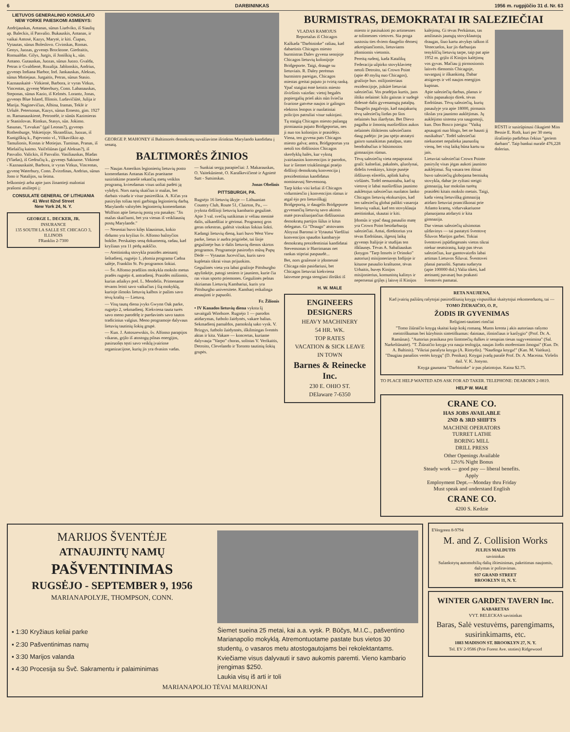6 DARBININKAS 1956 m. rugpjūčio 31 d. Nr. 63
LIETUVOS GENERALINIO KONSULATO NEW YORKE PAIESKOMI ASMENYS:
Andrijauskas, Antanas, sūnus Liudviko, iš Siaulių ap. Baleckis, iš Pasvalio. Bukauskis, Antanas, ir vaikai Antosė, Kazys, Marytė, ir kiti. Čiapas, Vytautas, sūnus Boleslovo. Civinskas, Romas. Genys, Juozas, gyvenęs Brocktone. Giedraitis, Romualdas. Gilys, Jurgis, iš Joniškių k., sūn. Antano. Gutauskas, Juozas, sūnus Juozo. Gvalda, Petras ir Gvaldienė, Rozalija. Jablonskis, Andrius, gyvenęs Indiana Harbor, Ind. Jankauskas, Aleksas, sūnus Motiejaus. Jurgaitis, Petras, sūnus Stasio. Kaznauskaitė - Vitkienė, Barbora, ir vyras Vitkus, Vincentas, gyvenę Waterbury, Conn. Labanauskas, Steponas, sūnus Kazio, iš Kelmės. Lorantz, Jonas, gyvenęs Blue Island, Illinois. Ludavičiūtė, Julija ir Marija. Naginevičius, Albina, Iramas, Teklė ir Uršulė. Petersonas, Kazys, sūnus Ernesto, gim. 1927 m. Ramanauskienė, Petronėlė, ir sūnūs Kazimieras ir Stanislovas. Rimkus, Stasys, sūn. Jokimo. Sasunas, "Levukas" (gal Leonas?), gyvenęs Rothenburge, Vokietijoje. Skrandžius, Juozas, iš Kunigiškių k., Pajevonio vl., Vilkaviškio ap. Tamulionis, Kostas ir Motiejus. Tuminas, Pranas, iš Mielaičių kaimo. Vaičeliūnas (gal Aleksas?), iš Pasvalio. Valickis, iš Pasvalio. Vasiliauskas, Bladas (Vladas), iš Gedručių k., gyvenęs Sakiuose. Vitkienė - Kaznauskaitė, Barbora, ir vyras Vitkus, Vincentas, gyvenę Waterbury, Conn. Žvirzdinas, Andrius, sūnus Jono ir Natalijos, su šeima.
Ieškomieji arba apie juos žinantieji maloniai prašomi atsiliepti į:
CONSULATE GENERAL OF LITHUANIA
41 West 82nd Street
New York 24, N. Y.
GEORGE L. DECKER, JR.
INSURANCE
135 SOUTH LA SALLE ST. CHICAGO 3, ILLINOIS
FRanklin 2-7300
GEORGE P. MAHONEY iš Baltimorės demokratų suvažiavime išrinktas Marylando kandidatu į senatą.
BALTIMORĖS ŽINIOS
— Naujas Amerikos legionierių lietuvių posto komendantas Antanas Kičas praeitame susirinkime pranešė sekančių metų veiklos programą, kviesdamas visus uoliai padėti ją vykdyti. Nors narių skaičius ir mažas, bet darbais visada ir visur pasireiškia. A. Kičas yra pasiryžęs toliau tęsti garbingą legionierių darbą. Marylando valstybės legionierių komendantas Wolfson apie lietuvių postą yra pasakęs: "Jis mažas skaičiumi, bet yra vienas iš veikliausių postų Marylande."
— Neseniai buvo kilęs klausimas, kokio didumo yra kryžius šv. Alfonso bažnyčios bokšte. Perskaitęs seną dokumentą, radau, kad kryžiaus yra 11 pėdų aukščio.
— Ateitininkų stovykla prasidės ateinantį šeštadienį, rugsėjo 1, įdomia programa Cadoa salėje, Franklin St. Po programos šokiai.
— Šv. Alfonso pradžios mokykla mokslo metus pradės rugsėjo 4, antradienį. Prasidės mišiomis, kurias atlaikys prel. L. Mendelis. Primename tėvams leisti savo vaikučius į šią mokyklą, kurioje išmoks lietuvių kalbos ir pažins savo tėvų kraštą — Lietuvą.
— Visų tautų diena įvyks Gwynn Oak parke, rugsėjo 2, sekmadienį. Kiekviena tauta turės savo meno parodėlę ir pardavinės savo tautos tradicinius valgius. Meno programoje dalyvaus lietuvių tautinių šokių grupė.
— Kun. J. Antoszewskis, šv. Alfonso parapijos vikaras, grįžo iš atostogų pilnas energijos, pasiruošęs tęsti savo veiklą įvairiose organizacijose, kurių jis yra dvasios vadas.
— Sunkiai sergą parapiečiai: J. Makarauskas, O. Vaitekūnienė, O. Karaškevičienė ir Agnietė Sutt - Sutsinskas.
Jonas Obelinis
PITTSBURGH, PA.
Rugsėjo 16 lietuvių ūkyje — Lithuanian Country Club, Route 51, Clairton, Pa., — įvyksta didžioji lietuvių kambario gegužinė. Apie 3 val. svečių sutikimas ir vėliau meninė dalis, užkandžiai ir gėrimai. Programoj gros geras orkestras, galėsit visokius šokius šokti.
Kadangi lietuvių dieną, kuri buvo West View parke, lietus ir audra prigriebė, tai šioje gegužinėje bus ir dalis lietuvių dienos skirtos programos. Programoje pasirodys mūsų Pupų Dėdė — Vytautas Jucevičius, kuris savo kupletais tikrai visus prijuokins.
Gegužinės vieta yra labai gražioje Pittsburgho apylinkėje, patogi seniem ir jauniem, kurie čia ras visas sporto priemones. Gegužinės pelnas skiriamas Lietuvių Kambariui, kuris yra Pittsburgho universitete. Kambarį reikalinga atnaujinti ir papuošti.
Fr. Žilionis
• IV Kanados lietuvių diena vyksta šį savaitgali Windsore. Rugsėjo 1 — parodos atidarymas, futbolo žaidynės, vakare balius. Sekmadienį pamaldos, pamokslą sako vysk. V. Brizgys, futbolo žaidynnės, iškilmingas šventės aktas ir kita. Vakare — koncertas, kuriame dalyvauja "Varpo" choras, solistas V. Verikaitis, Detroito, Clevelando ir Toronto tautinių šokių grupės.
BURMISTRAS, DEMOKRATAI IR SALEZIEČIAI
VLADAS RAMOJUS
Reportažas iš Chicagos
Kažkada "Darbininke" rašiau, kad dabartinis Chicagos miesto burmistras Dalev gyvena senojoje Chicagos lietuvių kolonijoje Bridgeporte. Taigi, drauge su lietuviais. R. Daley perėmus burmistro pareigas, Chicagos miestas greitai pajuto jo tvirtą ranką. Ypač staigiai ėmė keistis miesto išviršinis vaizdas: vietoj begalės popiergalių prieš akis nūn šviečia švariose gatvėse naujos ir galingos elektros lempos ir nuolatiniai policijos patruliai visur sukiojasi.
Tą staigią Chicagos miesto pažangą pirmiausia pajuto Bridgeportas, nes ji nuo tos kolonijos ir prasidėjo. Viena, ten gyvena pats Chicagos miesto galva; antra, Bridgeportas yra netoli tos didžiosios Chicagos skerdyklų halės, kur vykstą įvairiausios konvencijos ir parodos, kur ir šiemet triukšmingai praėjo didžioji demokratų konvencija į prezidentinius kandidatus nominavusį Stevensoną.
Tarp kitko visi keliai iš Chicagos vidurmiesčio į konvencijos rūmus ir atgal ėjo pro lietuviškąjį Bridgeportą, ir daugelis Bridgeporte gyvenančių lietuvių savo akimis matė pravažiuojančius didžiuosius demokratų partijos šūlus ir kitus delegatus. Gi "Draugo" atstovams Aloyzui Baronui ir Vytautui Vardžiui konvencijos spaudos kambaryje demokratų prezidentiniai kandidatai Stevensonas ir Harrimanas net rankas stipriai paspaudė...
Bet, nors gražesnė ir įdomesnė Chicaga nūn pasidariusi, bet Chicagos lietuviai kiekviena laisvesne proga stengiasi ištrūkti iš miesto ir pasisukioti po artimesnes ar tolimesnes vietoves. Sia proga sustosiu ties dviem daugelio dėmesį atkreipiančiomis, lietuviams įdomiomis vietomis.
Pereitą rudenį, kada Katalikų Federacija užpirko stovyklavietę netoli Detroito, tai Crown Point (apie 40 mylių nuo Chicagos), gražioje buv. milijonieriaus rezidencijoje, įsikūrė lietuviai saleziečiai. Vos pradėjus kurtis, juos ištiko nelaimė: kilo gaisras ir sudegė didesnė dalis gyvenamųjų patalpų. Daugelis pagalvojo, kad naujakurių tėvų saleziečių lizdas po šios nelaimės bus išardytas. Bet Dievo pagalba ir žmonių nuoširdžios aukos nelaimės ištiktiems saleziečiams daug padėjo: jie jau spėjo atstatyti gaisro sunaikintas patalpas, stato bendrabučius ir būsimosios gimnazijos rūmus.
Tėvų saleziečių vieta nepaprastai graži: kalneliai, pakalnės, ąžuolynai, didelis tvenkinys, kitoje pusėje išdžiuvęs ežerėlis, aplink kalvų viršūnės. Todėl nenuostabu, kad tą vietovę ir labai nuoširdžius jaunimo auklėtojus saleziečius nuolatos lanko Chicagos lietuvių ekskursijos, kad ten saleziečių globai palikti vasaroja lietuvių vaikai, kad ten stovyklauja ateitininkai, skautai ir kiti.
Įdomūs ir ypač daug pasaulio matę yra Crown Point besidarbuoją saleziečiai. Antai, direktorius yra tėvas Endriūnas, ilgesnį laiką gyvenęs Italijoje ir studijas ten išklausęs. Tėvas A. Sabaliauskas (knygos "Tarp Imsrės ir Orinoko" autorius) misijoneriavęs Indijoje ir kituose pasaulio kraštuose, tėvas Urbaitis, buvęs Kinijos misijonierius, komunistų kalinys ir nepersenai grįžęs į laisvę iš Kinijos kalėjimų. Gi tėvas Perkūmas, tas amžinasis jaunųjų stovyklautojų draugas, šiuo kartu atvykęs talkon iš Venecuelos, kur jis darbuojas tenykščių lietuvių tarpe, taip pat apie 1952 m. grįžo iš Kinijos kalėjimų vos gyvas. Mačiau jį pirmosiomis laisvės dienomis Chicagoje, suvargusį ir iškankintą. Dabar atsigavęs ir vėl naujos energijos kupinas.
Apie saleziečių darbus, planus ir viltis papasakojo direk. tėvas Endriūnas. Tėvų saleziečių, kurių pasaulyje yra apie 18000, pirmasis tikslas yra jaunimo auklėjimas. Jų auklėjimo sistema yra saugomoji, kun. Don Bosco įsteigta: "Vaiką apsaugoti nuo blogo, bet ne bausti jį nusikaltus". Todėl saleziečiai niekuomet nepalieka jaunuolių vienų, bet visą laiką būna kartu su jais.
Lietuviai saleziečiai Crown Pointe pasiryžę visas jėgas aukoti jaunimo auklėjimui. Šią vasara ten ištisai buvo saleziečių globojama berniukų stovykla, dabar jie ryžtasi steigti gimnaziją, kur mokslas turėtų prasidėti kitais mokslo metais. Taigi, kada vieną lietuvišką gimnaziją atidaro lietuviai pranciškonai prie Atlanto krantų, vidurvakariuose planuojama atidaryti ir kita gimnazija.
Dar vienas saleziečių užsimotas uždavinys — tai pastatyti šventovę Šiluvos Marijos garbei. Tokiai šventovei įspūdingesnės vietos tikrai niekur neatsirastų, kaip pas tėvus saleziečius, kur gamtovaizdis labai artimas Lietuvos Šiluvai. Šventovei planai paruošti. Sąmata sudaryta (apie 100000 dol.) Valia tikėti, kad ateinantį pavasarį bus prakasti šventovės pamatai.
RŪSTI ir susirūpinusi čikagietė Miss Bessie E. Roth, kuri per 30 metų išrašinėjo padirbtus čekius "geriem darbam". Taip bankui nurašė 476,228 dolerius.
H. W. MALE
ENGINEERS DESIGNERS
HEAVY MACHINERY
54 HR. WK.
TOP RATES
VACATION & SICK LEAVE
IN TOWN
Barnes & Reinecke Inc.
230 E. OHIO ST.
DElaware 7-6350
RETA NAUJIENA,
Kad įvairių pažiūrų rašytojai pasirodžiusią knygą vispusiškai skaitytojui rekomenduotų, tai —
TOMO ŽIŪRAIČIO, O. P.,
ŽODIS IR GYVENIMAS
Religinei-tautinei rimčiai
"Tomo žiūraičio knygą skaitai kaip kokį romaną. Mums krenta į akis autoriaus rašymo meistriškumas bei kūrybinis sintetiškumas: dainiaus, išminčiaus ir karžygio" (Prof. Dr. A. Ramūnas). "Autorius prasikasa pro šimtmečių dulkes ir senąsias tiesas sugyvenimina" (Sal. Narkeliūnaitė). "T. Žiūraičio knyga yra nauja teologija, naujas žodis moderniam žmogui" (Kun. Dr. A. Baltinis). "Vikriai parašyta knyga (A. Rimydis). "Naudinga knyga!" (Kan. M. Vaitkus). "Daugiau panašios vertės knygų" (D. Penikas). Knygai įvadą parašė Prof. Dr. A. Maceina. Viršelis dail. V. K. Jonyno.
Knyga gaunama "Darbininke" ir pas platintojus. Kaina $2.75.
TO PLACE HELP WANTED ADS ASK FOR AD TAKER. TELEPHONE: DEABORN 2-0819.
HELP W. MALE
CRANE CO.
HAS JOBS AVAILABLE
2ND & 3RD SHIFTS
MACHINE OPERATORS
TURRET LATHE
BORING MILL
DRILL PRESS
Other Openings Available
12½% Night Bonus
Steady work — good pay — liberal benefits.
Apply
Employment Dept.—Monday thru Friday
Must speak and understand English
CRANE CO.
4200 S. Kedzie
MARIJOS ŠVENTĖJE
ATNAUJINTŲ NAMŲ
PAŠVENTINIMAS
RUGSĖJO - SEPTEMBER 9, 1956
MARIANAPOLYJE, THOMPSON, CONN.
▪ 1:30 Kryžiaus keliai parke
▪ 2:30 Pašventinimas namų
▪ 3:30 Marijos valanda
▪ 4:30 Procesija su Švč. Sakramentu ir palaiminimas
Šiemet sueina 25 metai, kai a.a. vysk. P. Būčys, M.I.C., pašventino Marianapolio mokyklą. Atremontuotame pastate bus vietos 30 studentų, o vasaros metu atostogautojams bei rekolektantams.
Kviečiame visus dalyvauti ir savo aukomis paremti. Vieno kambario įrengimas $250.
Laukia visų iš arti ir toli
MARIANAPOLIO TĖVAI MARIJONAI
EVergreen 8-9794
M. and Z. Collision Works
JULIUS MALDUTIS
savininkas
Sulankstytų automobilių dalių ištiesinimas, pakeitimas naujomis, dažymas ir poliravimas.
937 GRAND STREET
BROOKLYN 11, N. Y.
WINTER GARDEN TAVERN Inc.
KABARETAS
VYT. BELECKAS savininkas
Baras, Salė vestuvėms, parengimams, susirinkimams, etc.
1883 MADISON ST. BROOKLYN 27, N. Y.
Tel. EV 2-9586 (Prie Forest Ave. stoties) Ridgewood